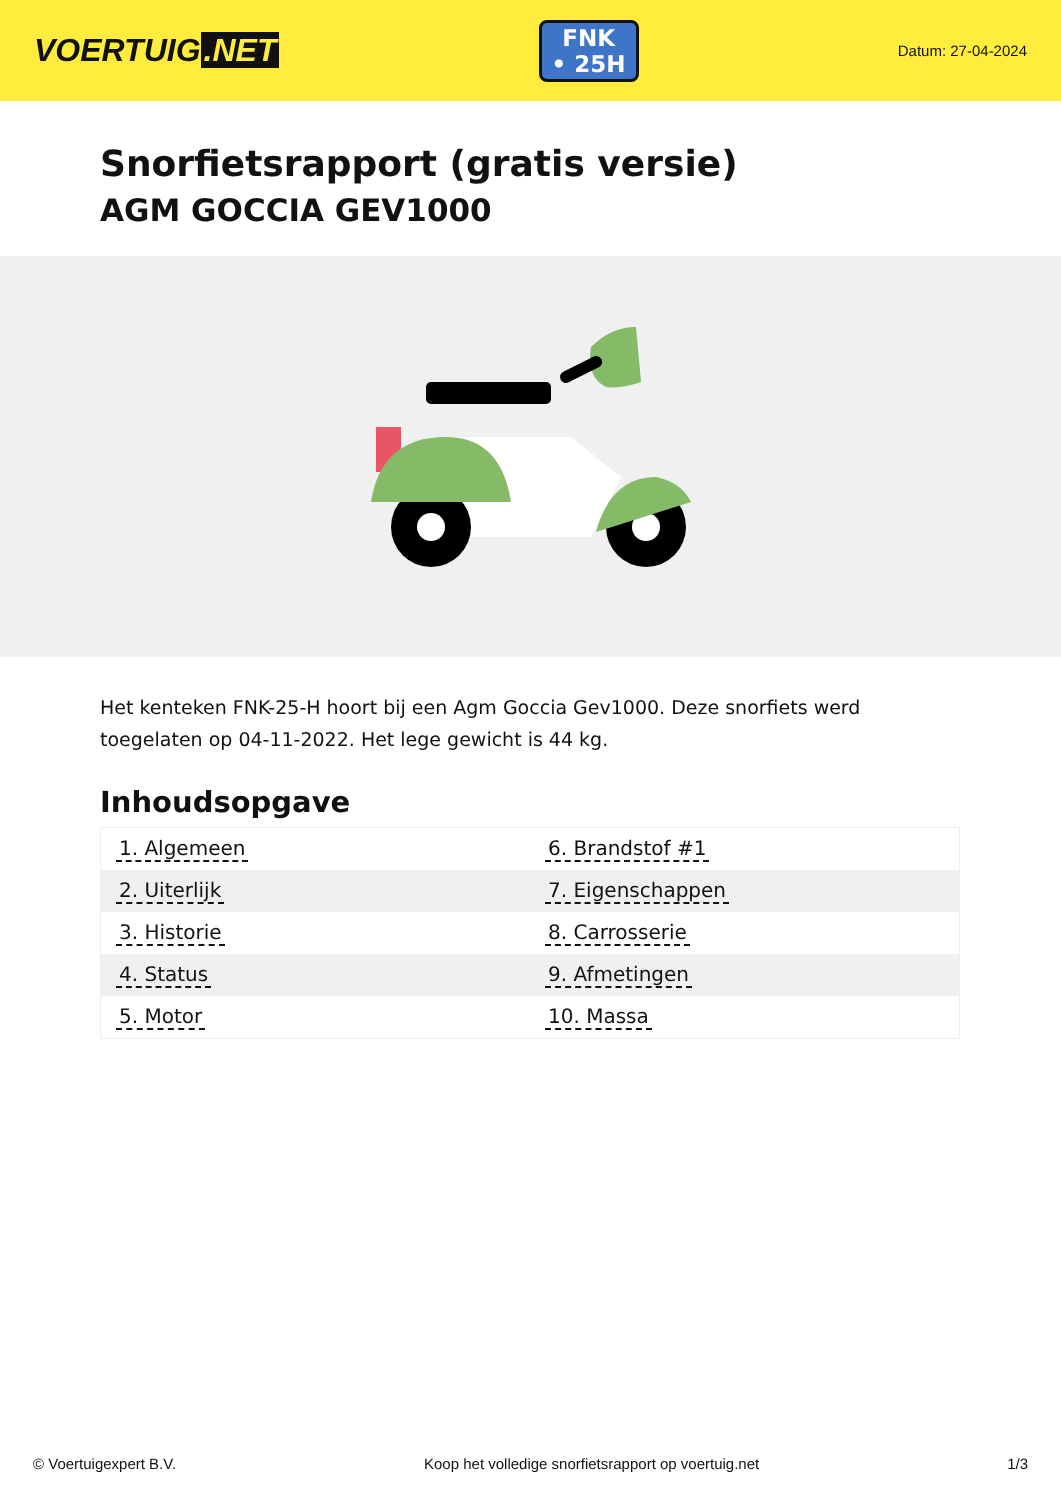VOERTUIG.NET
FNK
• 25H
Datum: 27-04-2024
Snorfietsrapport (gratis versie)
AGM GOCCIA GEV1000
Het kenteken FNK-25-H hoort bij een Agm Goccia Gev1000. Deze snorfiets werd toegelaten op 04-11-2022. Het lege gewicht is 44 kg.
Inhoudsopgave
| 1. Algemeen | 6. Brandstof #1 |
| 2. Uiterlijk | 7. Eigenschappen |
| 3. Historie | 8. Carrosserie |
| 4. Status | 9. Afmetingen |
| 5. Motor | 10. Massa |
© Voertuigexpert B.V. Koop het volledige snorfietsrapport op voertuig.net 1/3